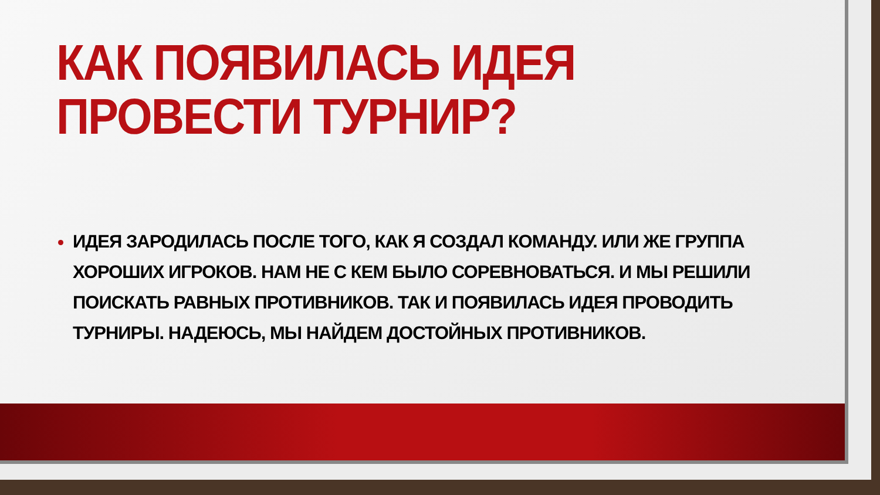КАК ПОЯВИЛАСЬ ИДЕЯ ПРОВЕСТИ ТУРНИР?
ИДЕЯ ЗАРОДИЛАСЬ ПОСЛЕ ТОГО, КАК Я СОЗДАЛ КОМАНДУ. ИЛИ ЖЕ ГРУППА ХОРОШИХ ИГРОКОВ. НАМ НЕ С КЕМ БЫЛО СОРЕВНОВАТЬСЯ. И МЫ РЕШИЛИ ПОИСКАТЬ РАВНЫХ ПРОТИВНИКОВ. ТАК И ПОЯВИЛАСЬ ИДЕЯ ПРОВОДИТЬ ТУРНИРЫ. НАДЕЮСЬ, МЫ НАЙДЕМ ДОСТОЙНЫХ ПРОТИВНИКОВ.